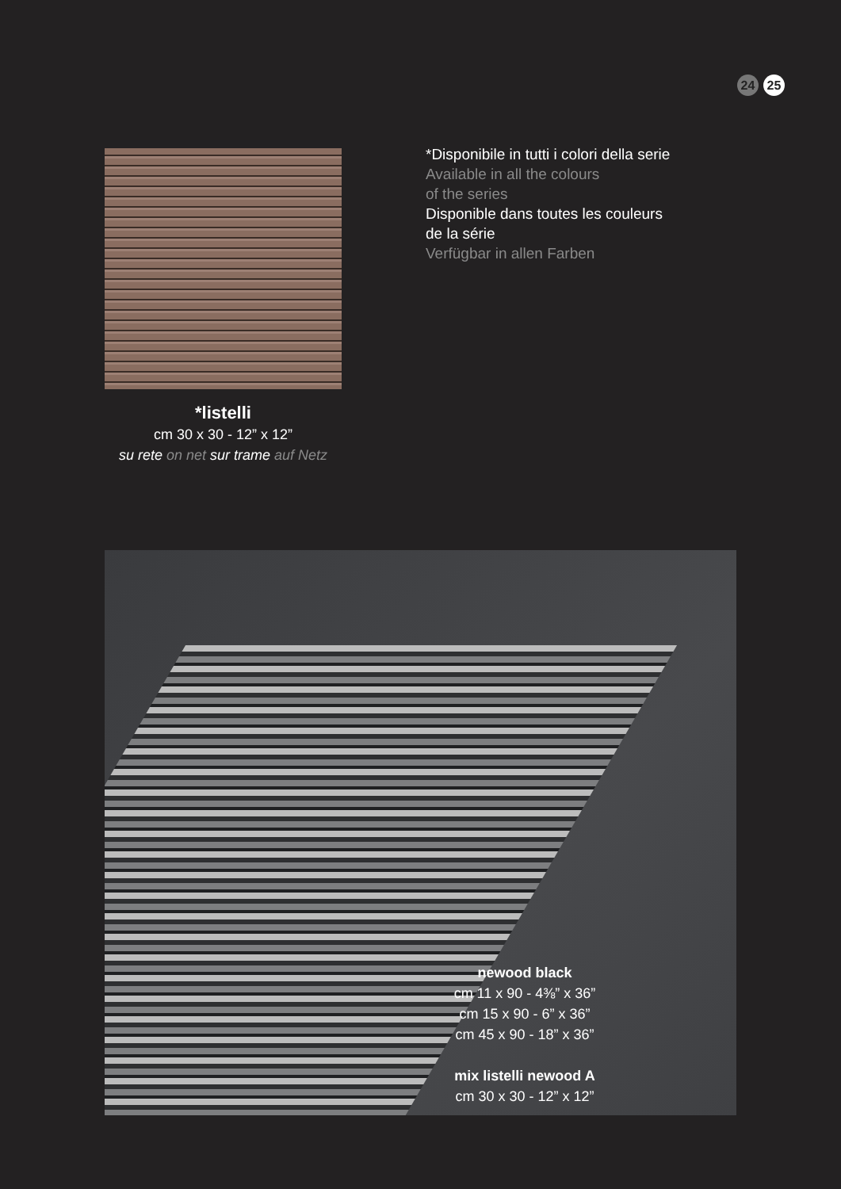24 25
*listelli
cm 30 x 30 - 12” x 12”
su rete on net sur trame auf Netz
*Disponibile in tutti i colori della serie
Available in all the colours
of the series
Disponible dans toutes les couleurs
de la série
Verfügbar in allen Farben
newood black
cm 11 x 90 - 4⅜” x 36”
cm 15 x 90 - 6” x 36”
cm 45 x 90 - 18” x 36”
mix listelli newood A
cm 30 x 30 - 12” x 12”